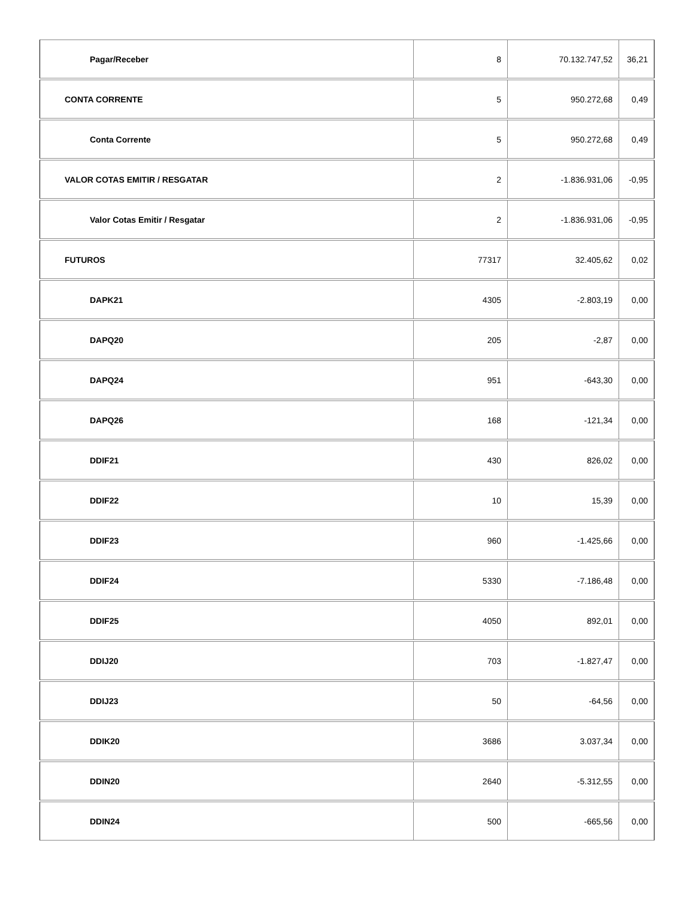| Pagar/Receber | 8 | 70.132.747,52 | 36,21 |
| CONTA CORRENTE | 5 | 950.272,68 | 0,49 |
| Conta Corrente | 5 | 950.272,68 | 0,49 |
| VALOR COTAS EMITIR / RESGATAR | 2 | -1.836.931,06 | -0,95 |
| Valor Cotas Emitir / Resgatar | 2 | -1.836.931,06 | -0,95 |
| FUTUROS | 77317 | 32.405,62 | 0,02 |
| DAPK21 | 4305 | -2.803,19 | 0,00 |
| DAPQ20 | 205 | -2,87 | 0,00 |
| DAPQ24 | 951 | -643,30 | 0,00 |
| DAPQ26 | 168 | -121,34 | 0,00 |
| DDIF21 | 430 | 826,02 | 0,00 |
| DDIF22 | 10 | 15,39 | 0,00 |
| DDIF23 | 960 | -1.425,66 | 0,00 |
| DDIF24 | 5330 | -7.186,48 | 0,00 |
| DDIF25 | 4050 | 892,01 | 0,00 |
| DDIJ20 | 703 | -1.827,47 | 0,00 |
| DDIJ23 | 50 | -64,56 | 0,00 |
| DDIK20 | 3686 | 3.037,34 | 0,00 |
| DDIN20 | 2640 | -5.312,55 | 0,00 |
| DDIN24 | 500 | -665,56 | 0,00 |